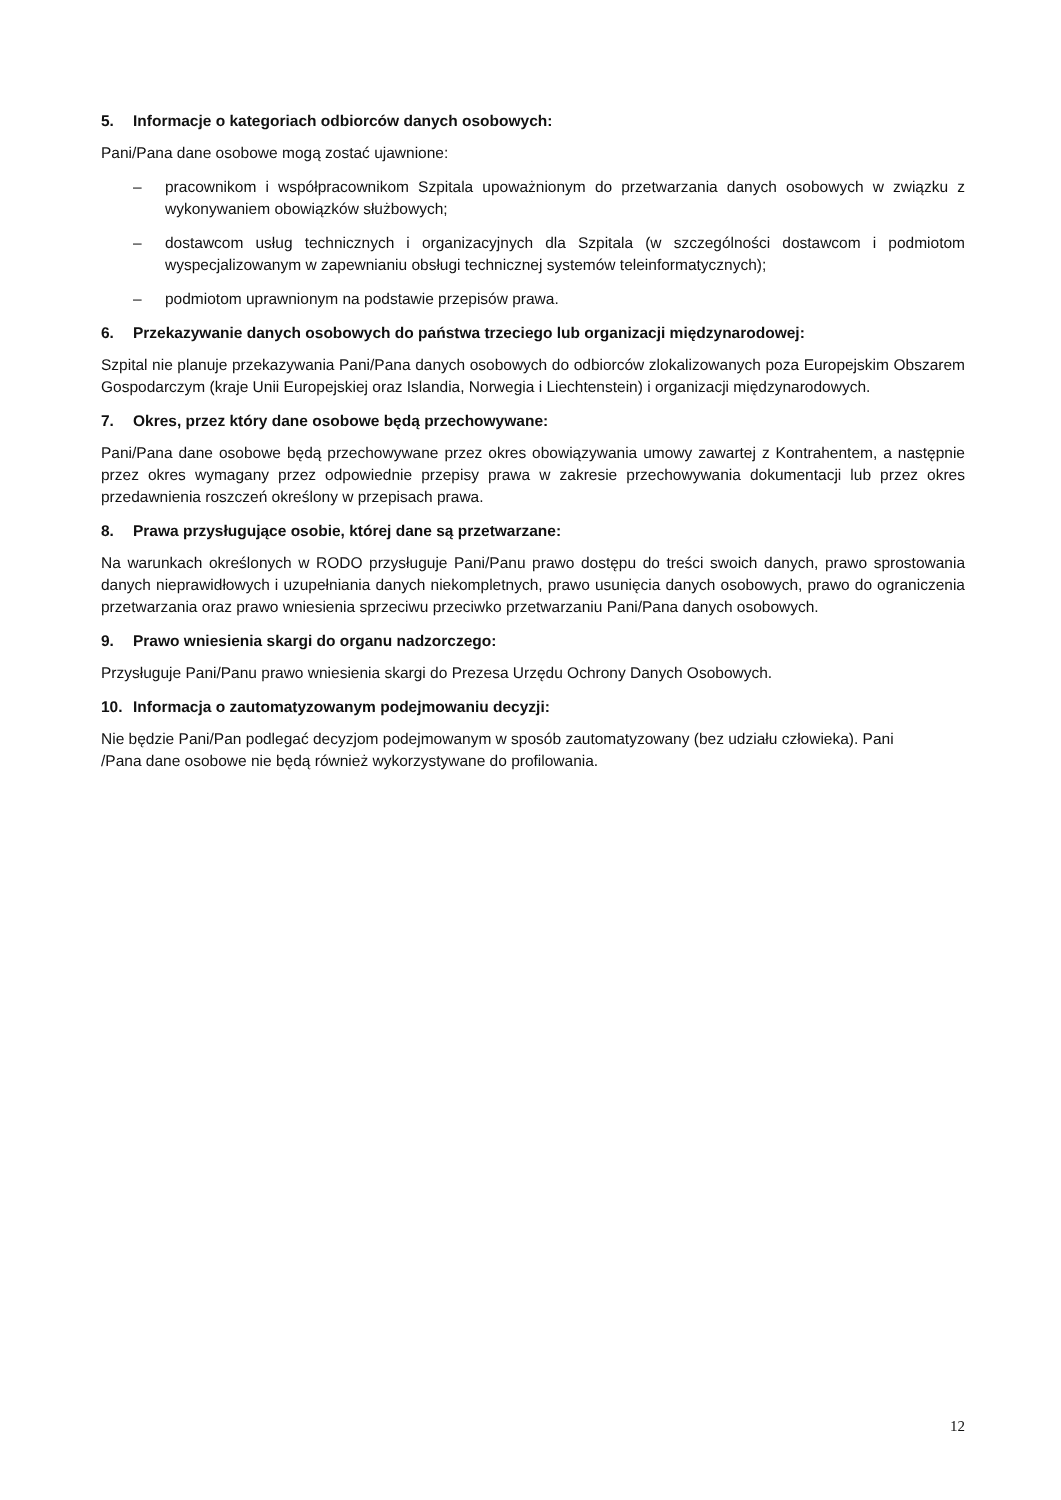5. Informacje o kategoriach odbiorców danych osobowych:
Pani/Pana dane osobowe mogą zostać ujawnione:
– pracownikom i współpracownikom Szpitala upoważnionym do przetwarzania danych osobowych w związku z wykonywaniem obowiązków służbowych;
– dostawcom usług technicznych i organizacyjnych dla Szpitala (w szczególności dostawcom i podmiotom wyspecjalizowanym w zapewnianiu obsługi technicznej systemów teleinformatycznych);
– podmiotom uprawnionym na podstawie przepisów prawa.
6. Przekazywanie danych osobowych do państwa trzeciego lub organizacji międzynarodowej:
Szpital nie planuje przekazywania Pani/Pana danych osobowych do odbiorców zlokalizowanych poza Europejskim Obszarem Gospodarczym (kraje Unii Europejskiej oraz Islandia, Norwegia i Liechtenstein) i organizacji międzynarodowych.
7. Okres, przez który dane osobowe będą przechowywane:
Pani/Pana dane osobowe będą przechowywane przez okres obowiązywania umowy zawartej z Kontrahentem, a następnie przez okres wymagany przez odpowiednie przepisy prawa w zakresie przechowywania dokumentacji lub przez okres przedawnienia roszczeń określony w przepisach prawa.
8. Prawa przysługujące osobie, której dane są przetwarzane:
Na warunkach określonych w RODO przysługuje Pani/Panu prawo dostępu do treści swoich danych, prawo sprostowania danych nieprawidłowych i uzupełniania danych niekompletnych, prawo usunięcia danych osobowych, prawo do ograniczenia przetwarzania oraz prawo wniesienia sprzeciwu przeciwko przetwarzaniu Pani/Pana danych osobowych.
9. Prawo wniesienia skargi do organu nadzorczego:
Przysługuje Pani/Panu prawo wniesienia skargi do Prezesa Urzędu Ochrony Danych Osobowych.
10. Informacja o zautomatyzowanym podejmowaniu decyzji:
Nie będzie Pani/Pan podlegać decyzjom podejmowanym w sposób zautomatyzowany (bez udziału człowieka). Pani
/Pana dane osobowe nie będą również wykorzystywane do profilowania.
12